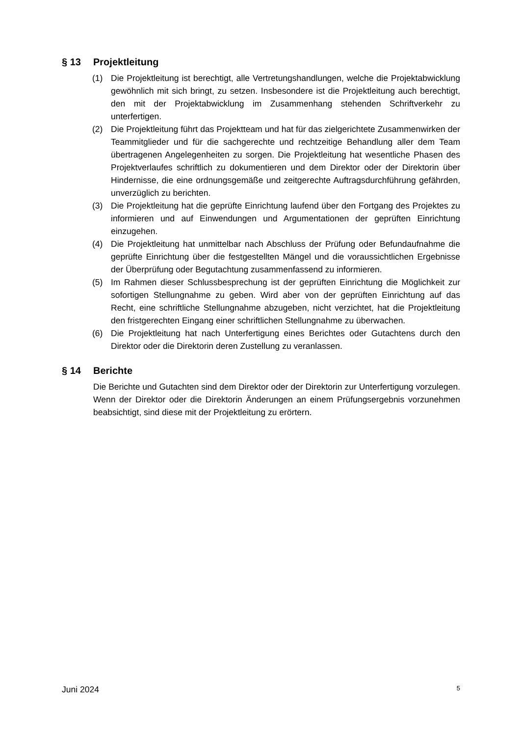§ 13 Projektleitung
(1) Die Projektleitung ist berechtigt, alle Vertretungshandlungen, welche die Projekt­abwicklung gewöhnlich mit sich bringt, zu setzen. Insbesondere ist die Projektleitung auch berechtigt, den mit der Projektabwicklung im Zusammenhang stehenden Schriftverkehr zu unterfertigen.
(2) Die Projektleitung führt das Projektteam und hat für das zielgerichtete Zusammenwirken der Teammitglieder und für die sachgerechte und rechtzeitige Behandlung aller dem Team übertragenen Angelegenheiten zu sorgen. Die Projektleitung hat wesentliche Phasen des Projektverlaufes schriftlich zu dokumentieren und dem Direktor oder der Direktorin über Hindernisse, die eine ordnungsgemäße und zeitgerechte Auftragsdurchführung gefährden, unver­züglich zu berichten.
(3) Die Projektleitung hat die geprüfte Einrichtung laufend über den Fortgang des Projektes zu informieren und auf Einwendungen und Argumentationen der geprüften Einrichtung einzugehen.
(4) Die Projektleitung hat unmittelbar nach Abschluss der Prüfung oder Befundaufnahme die geprüfte Einrichtung über die festgestellten Mängel und die voraussichtlichen Ergebnisse der Überprüfung oder Begutachtung zusammen­fassend zu informieren.
(5) Im Rahmen dieser Schlussbesprechung ist der geprüften Einrichtung die Möglichkeit zur sofortigen Stellungnahme zu geben. Wird aber von der geprüften Einrichtung auf das Recht, eine schriftliche Stellungnahme abzugeben, nicht verzichtet, hat die Projektleitung den fristgerechten Eingang einer schriftlichen Stellungnahme zu überwachen.
(6) Die Projektleitung hat nach Unterfertigung eines Berichtes oder Gutachtens durch den Direktor oder die Direktorin deren Zustellung zu veranlassen.
§ 14 Berichte
Die Berichte und Gutachten sind dem Direktor oder der Direktorin zur Unterfertigung vorzulegen. Wenn der Direktor oder die Direktorin Änderungen an einem Prüfungs­ergebnis vorzunehmen beabsichtigt, sind diese mit der Projektleitung zu erörtern.
Juni 2024 5